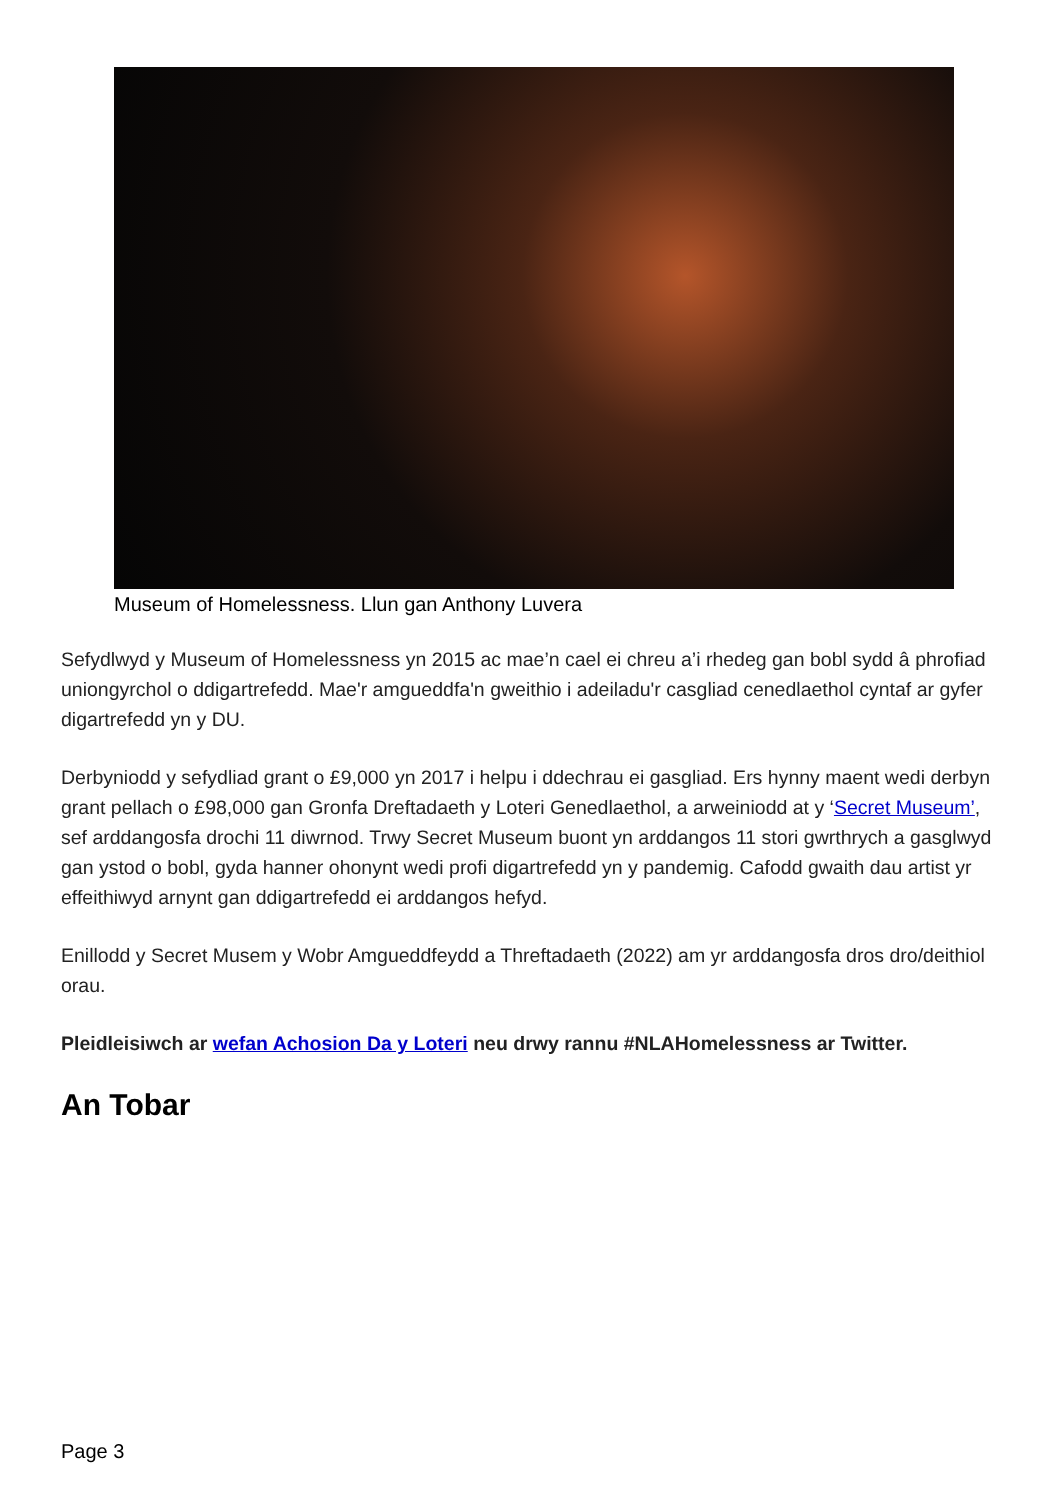Museum of Homelessness. Llun gan Anthony Luvera
Sefydlwyd y Museum of Homelessness yn 2015 ac mae’n cael ei chreu a’i rhedeg gan bobl sydd â phrofiad uniongyrchol o ddigartrefedd. Mae'r amgueddfa'n gweithio i adeiladu'r casgliad cenedlaethol cyntaf ar gyfer digartrefedd yn y DU.
Derbyniodd y sefydliad grant o £9,000 yn 2017 i helpu i ddechrau ei gasgliad. Ers hynny maent wedi derbyn grant pellach o £98,000 gan Gronfa Dreftadaeth y Loteri Genedlaethol, a arweiniodd at y ‘Secret Museum’, sef arddangosfa drochi 11 diwrnod. Trwy Secret Museum buont yn arddangos 11 stori gwrthrych a gasglwyd gan ystod o bobl, gyda hanner ohonynt wedi profi digartrefedd yn y pandemig. Cafodd gwaith dau artist yr effeithiwyd arnynt gan ddigartrefedd ei arddangos hefyd.
Enillodd y Secret Musem y Wobr Amgueddfeydd a Threftadaeth (2022) am yr arddangosfa dros dro/deithiol orau.
Pleidleisiwch ar wefan Achosion Da y Loteri neu drwy rannu #NLAHomelessness ar Twitter.
An Tobar
Page 3